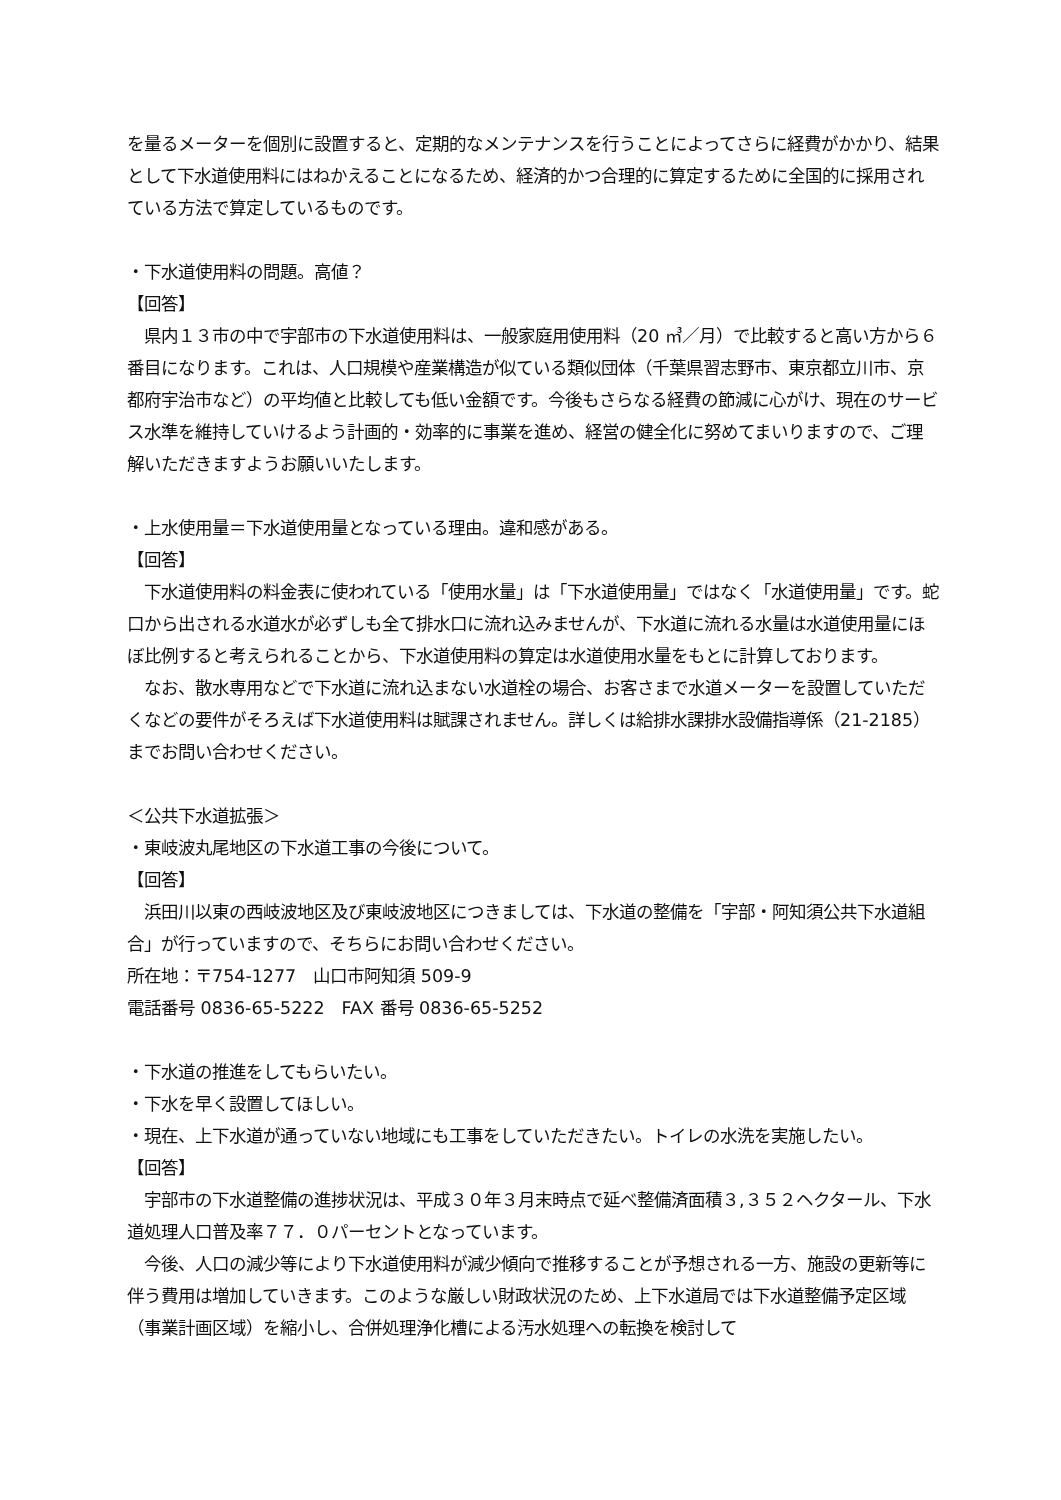を量るメーターを個別に設置すると、定期的なメンテナンスを行うことによってさらに経費がかかり、結果として下水道使用料にはねかえることになるため、経済的かつ合理的に算定するために全国的に採用されている方法で算定しているものです。
・下水道使用料の問題。高値？
【回答】
　県内１３市の中で宇部市の下水道使用料は、一般家庭用使用料（20 ㎥／月）で比較すると高い方から６番目になります。これは、人口規模や産業構造が似ている類似団体（千葉県習志野市、東京都立川市、京都府宇治市など）の平均値と比較しても低い金額です。今後もさらなる経費の節減に心がけ、現在のサービス水準を維持していけるよう計画的・効率的に事業を進め、経営の健全化に努めてまいりますので、ご理解いただきますようお願いいたします。
・上水使用量＝下水道使用量となっている理由。違和感がある。
【回答】
　下水道使用料の料金表に使われている「使用水量」は「下水道使用量」ではなく「水道使用量」です。蛇口から出される水道水が必ずしも全て排水口に流れ込みませんが、下水道に流れる水量は水道使用量にほぼ比例すると考えられることから、下水道使用料の算定は水道使用水量をもとに計算しております。
　なお、散水専用などで下水道に流れ込まない水道栓の場合、お客さまで水道メーターを設置していただくなどの要件がそろえば下水道使用料は賦課されません。詳しくは給排水課排水設備指導係（21-2185）までお問い合わせください。
＜公共下水道拡張＞
・東岐波丸尾地区の下水道工事の今後について。
【回答】
　浜田川以東の西岐波地区及び東岐波地区につきましては、下水道の整備を「宇部・阿知須公共下水道組合」が行っていますので、そちらにお問い合わせください。
所在地：〒754-1277　山口市阿知須 509-9
電話番号 0836-65-5222　FAX 番号 0836-65-5252
・下水道の推進をしてもらいたい。
・下水を早く設置してほしい。
・現在、上下水道が通っていない地域にも工事をしていただきたい。トイレの水洗を実施したい。
【回答】
　宇部市の下水道整備の進捗状況は、平成３０年３月末時点で延べ整備済面積３,３５２ヘクタール、下水道処理人口普及率７７．０パーセントとなっています。
　今後、人口の減少等により下水道使用料が減少傾向で推移することが予想される一方、施設の更新等に伴う費用は増加していきます。このような厳しい財政状況のため、上下水道局では下水道整備予定区域（事業計画区域）を縮小し、合併処理浄化槽による汚水処理への転換を検討して